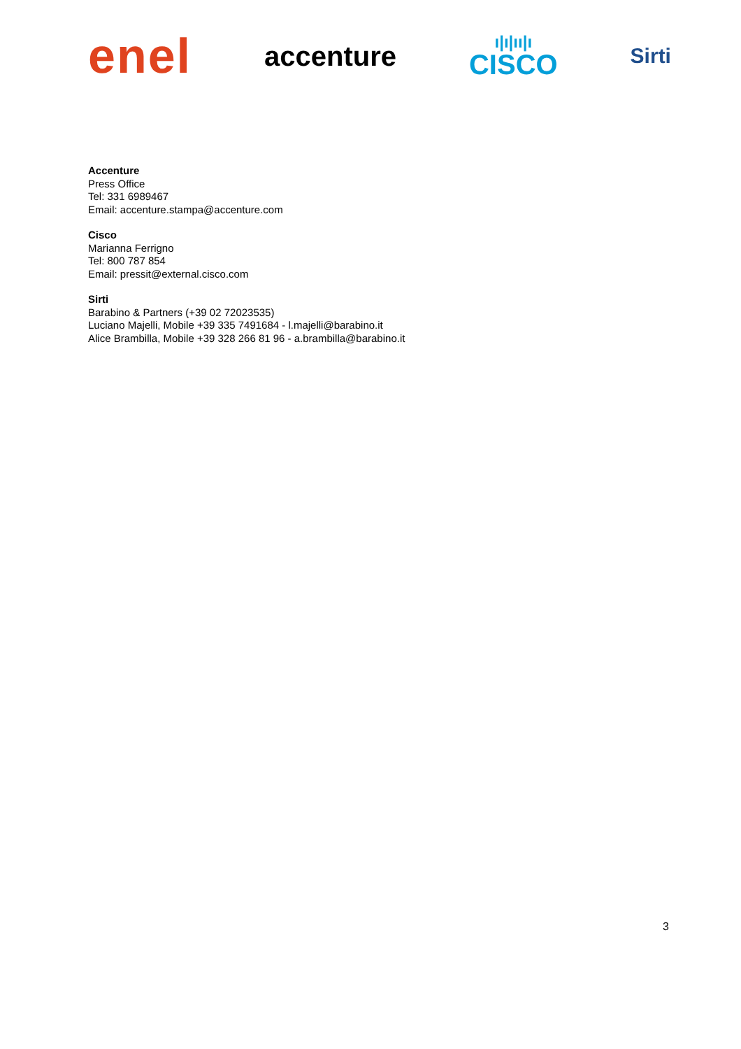enel
accenture
ı|ı|ıı|ı
CISCO
Sirti
Accenture
Press Office
Tel: 331 6989467
Email: accenture.stampa@accenture.com
Cisco
Marianna Ferrigno
Tel: 800 787 854
Email: pressit@external.cisco.com
Sirti
Barabino & Partners (+39 02 72023535)
Luciano Majelli, Mobile +39 335 7491684 - l.majelli@barabino.it
Alice Brambilla, Mobile +39 328 266 81 96 - a.brambilla@barabino.it
3